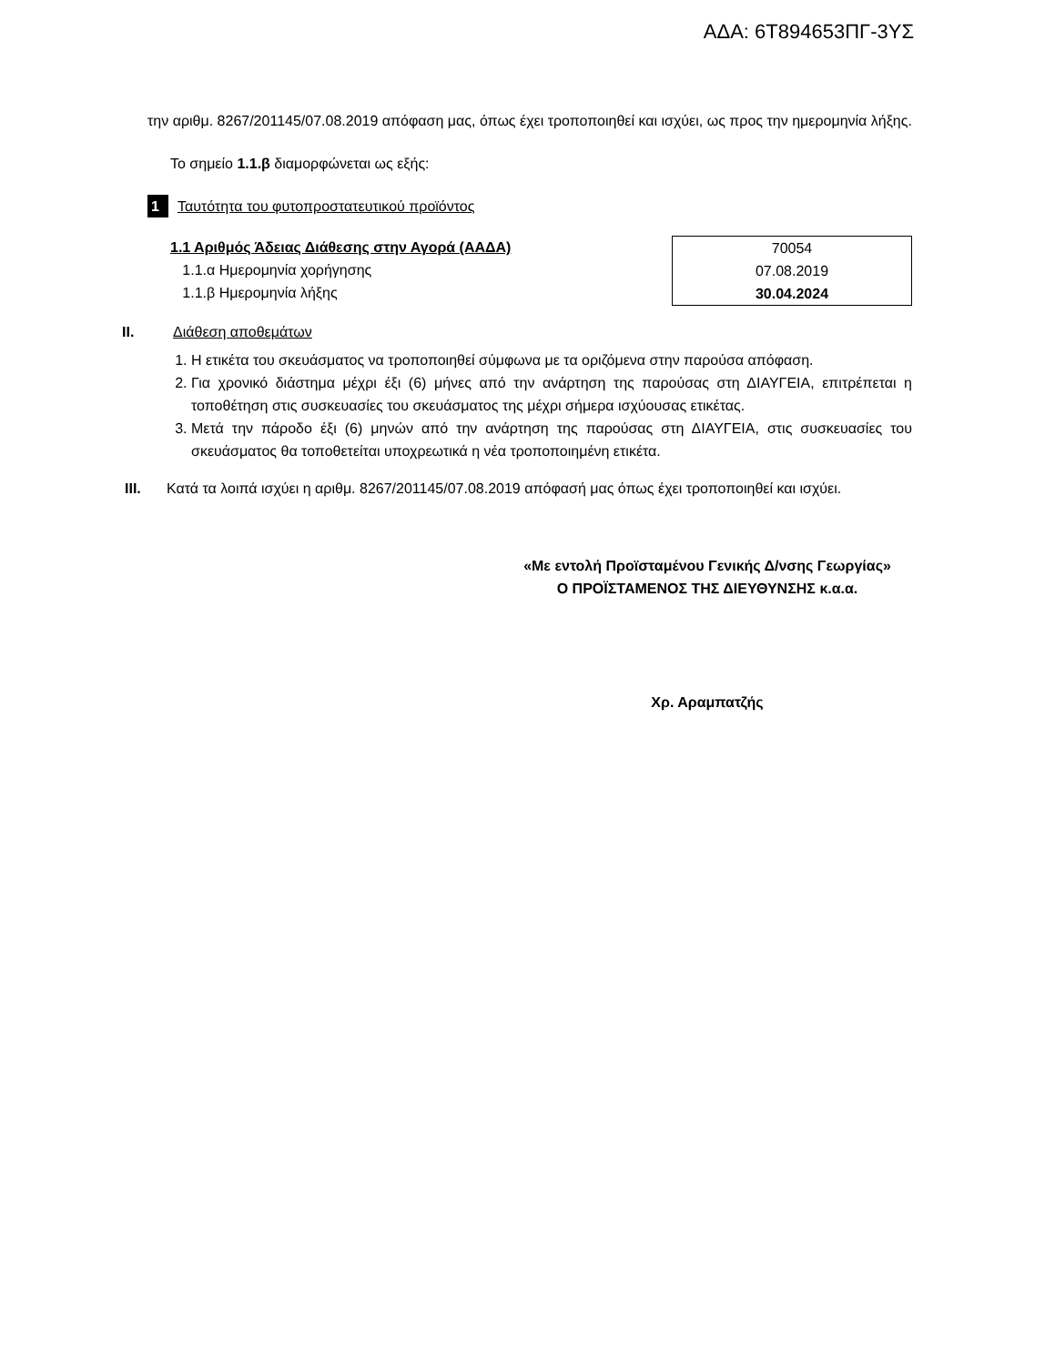ΑΔΑ: 6Τ894653ΠΓ-3ΥΣ
την αριθμ. 8267/201145/07.08.2019 απόφαση μας, όπως έχει τροποποιηθεί και ισχύει, ως προς την ημερομηνία λήξης.
Το σημείο 1.1.β διαμορφώνεται ως εξής:
1 Ταυτότητα του φυτοπροστατευτικού προϊόντος
1.1 Αριθμός Άδειας Διάθεσης στην Αγορά (ΑΑΔΑ)
1.1.α Ημερομηνία χορήγησης
1.1.β Ημερομηνία λήξης
| 70054 |
| 07.08.2019 |
| 30.04.2024 |
II. Διάθεση αποθεμάτων
1. Η ετικέτα του σκευάσματος να τροποποιηθεί σύμφωνα με τα οριζόμενα στην παρούσα απόφαση.
2. Για χρονικό διάστημα μέχρι έξι (6) μήνες από την ανάρτηση της παρούσας στη ΔΙΑΥΓΕΙΑ, επιτρέπεται η τοποθέτηση στις συσκευασίες του σκευάσματος της μέχρι σήμερα ισχύουσας ετικέτας.
3. Μετά την πάροδο έξι (6) μηνών από την ανάρτηση της παρούσας στη ΔΙΑΥΓΕΙΑ, στις συσκευασίες του σκευάσματος θα τοποθετείται υποχρεωτικά η νέα τροποποιημένη ετικέτα.
III. Κατά τα λοιπά ισχύει η αριθμ. 8267/201145/07.08.2019 απόφασή μας όπως έχει τροποποιηθεί και ισχύει.
«Με εντολή Προϊσταμένου Γενικής Δ/νσης Γεωργίας»
Ο ΠΡΟΪΣΤΑΜΕΝΟΣ ΤΗΣ ΔΙΕΥΘΥΝΣΗΣ κ.α.α.
Χρ. Αραμπατζής